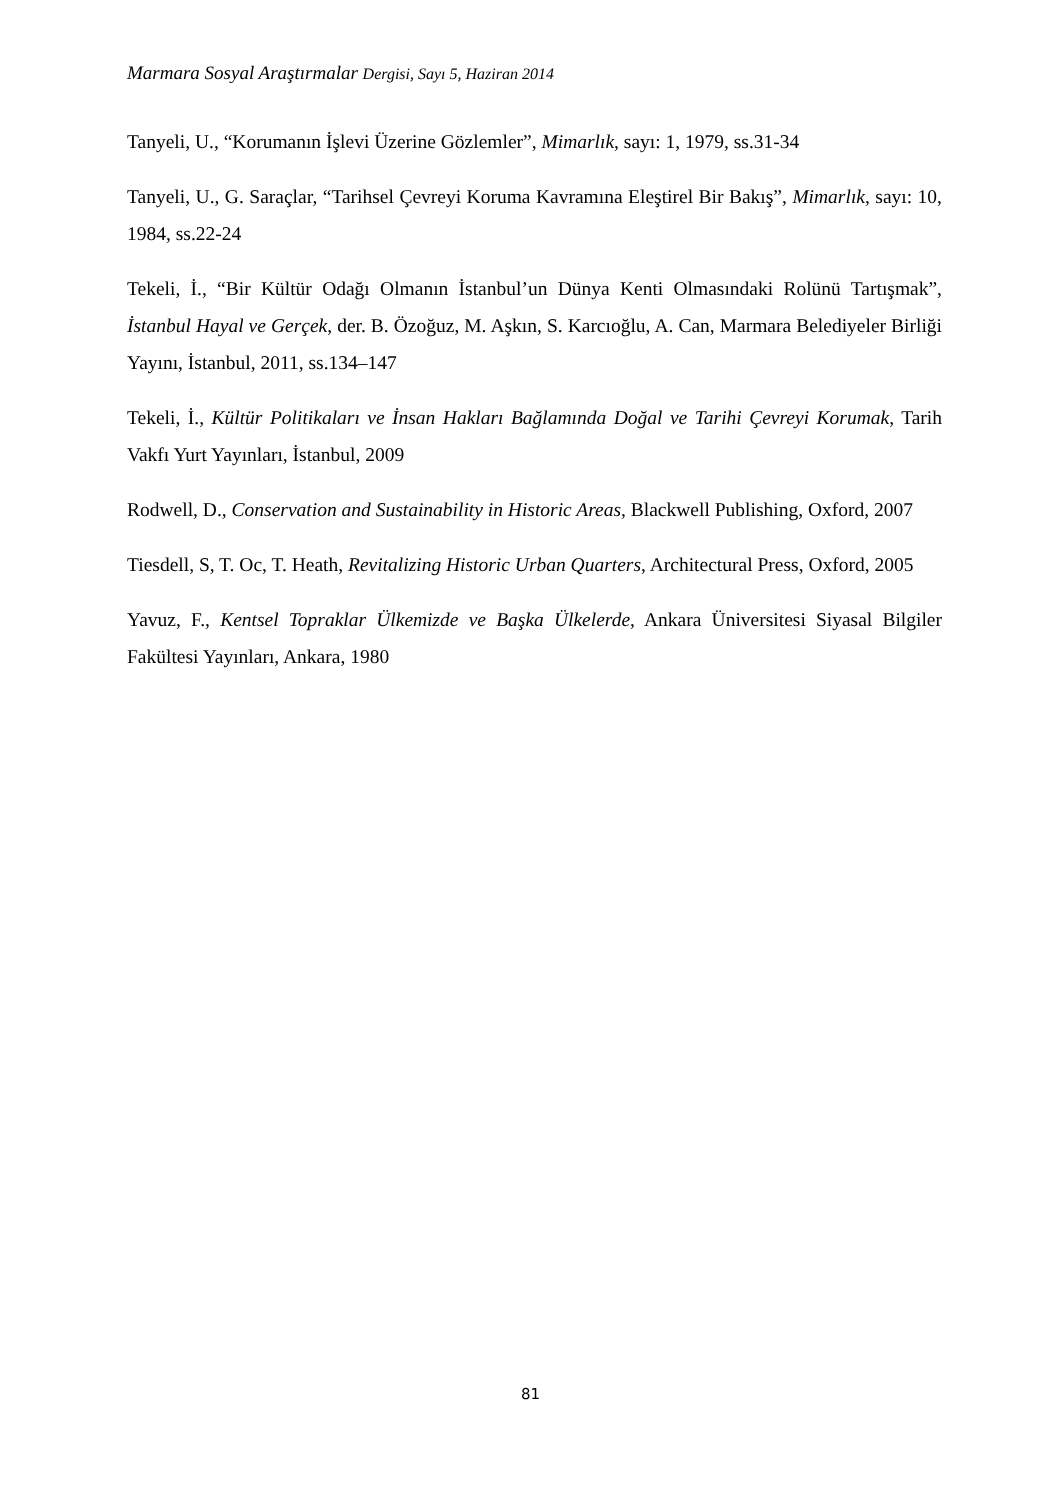Marmara Sosyal Araştırmalar Dergisi, Sayı 5, Haziran 2014
Tanyeli, U., “Korumanın İşlevi Üzerine Gözlemler”, Mimarlık, sayı: 1, 1979, ss.31-34
Tanyeli, U., G. Saraçlar, “Tarihsel Çevreyi Koruma Kavramına Eleştirel Bir Bakış”, Mimarlık, sayı: 10, 1984, ss.22-24
Tekeli, İ., “Bir Kültür Odağı Olmanın İstanbul’un Dünya Kenti Olmasındaki Rolünü Tartışmak”, İstanbul Hayal ve Gerçek, der. B. Özoğuz, M. Aşkın, S. Karcıoğlu, A. Can, Marmara Belediyeler Birliği Yayını, İstanbul, 2011, ss.134–147
Tekeli, İ., Kültür Politikaları ve İnsan Hakları Bağlamında Doğal ve Tarihi Çevreyi Korumak, Tarih Vakfı Yurt Yayınları, İstanbul, 2009
Rodwell, D., Conservation and Sustainability in Historic Areas, Blackwell Publishing, Oxford, 2007
Tiesdell, S, T. Oc, T. Heath, Revitalizing Historic Urban Quarters, Architectural Press, Oxford, 2005
Yavuz, F., Kentsel Topraklar Ülkemizde ve Başka Ülkelerde, Ankara Üniversitesi Siyasal Bilgiler Fakültesi Yayınları, Ankara, 1980
81